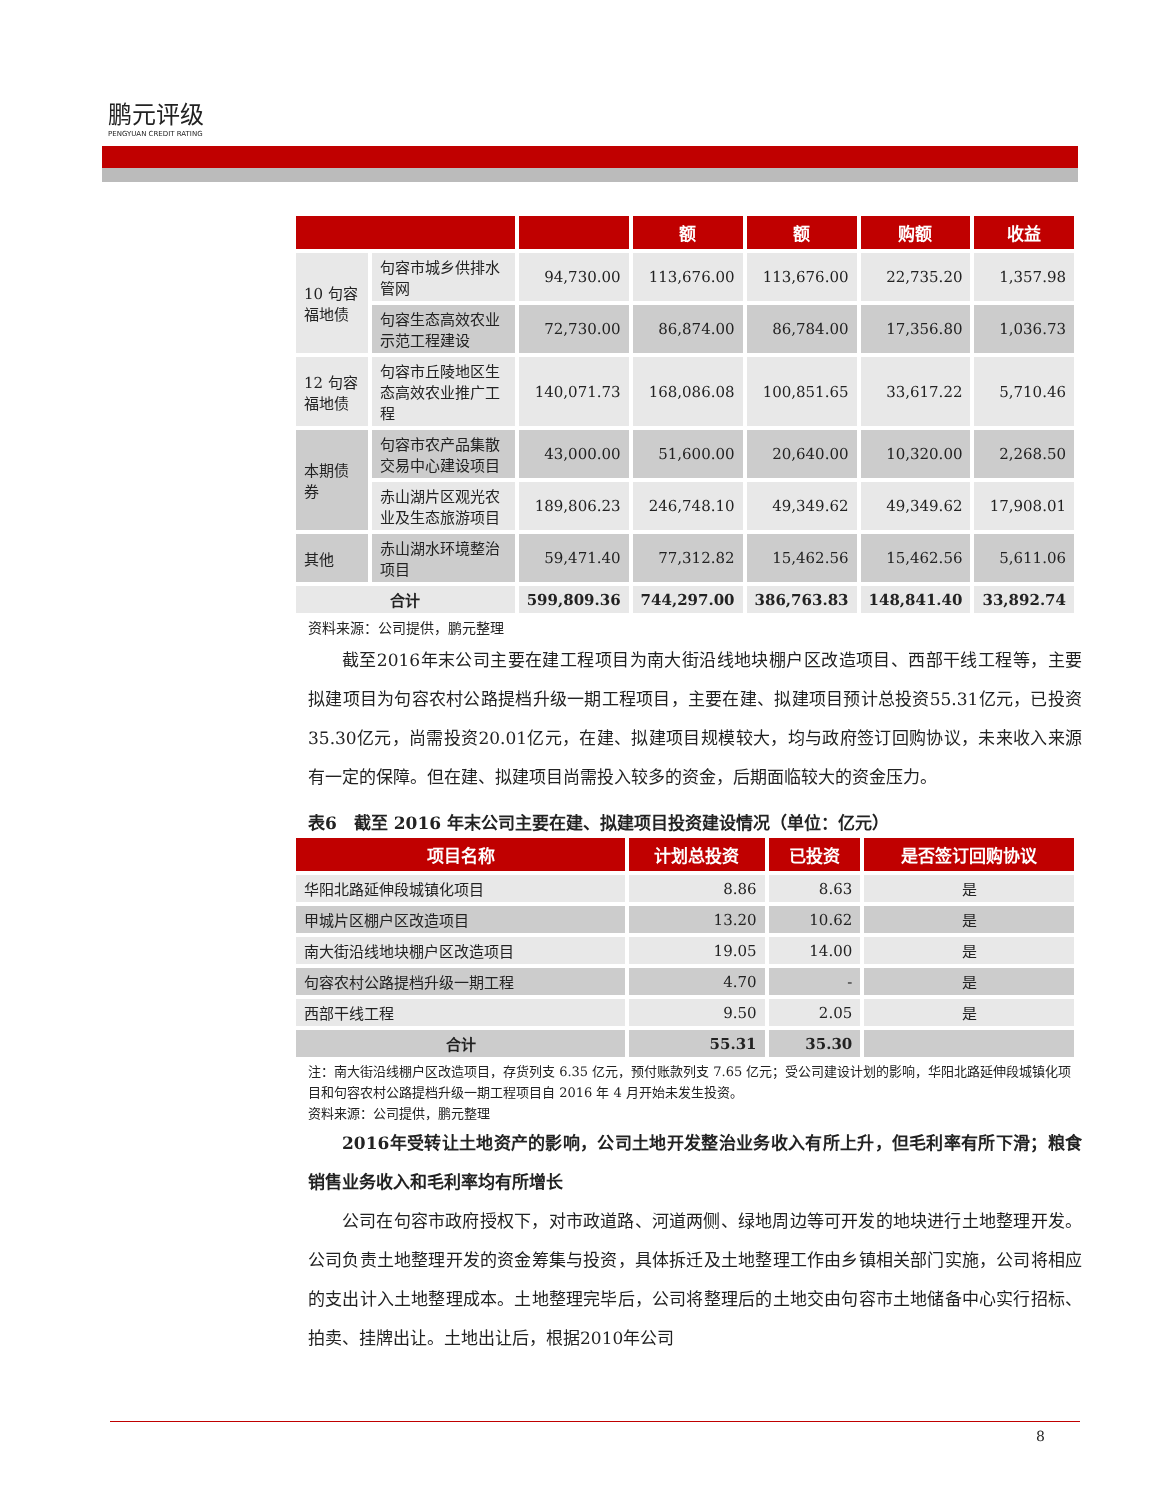鹏元评级
PENGYUAN CREDIT RATING
| | | | 额 | 额 | 购额 | 收益 |
| --- | --- | --- | --- | --- | --- | --- |
| 10 句容福地债 | 句容市城乡供排水管网 | 94,730.00 | 113,676.00 | 113,676.00 | 22,735.20 | 1,357.98 |
| | 句容生态高效农业示范工程建设 | 72,730.00 | 86,874.00 | 86,784.00 | 17,356.80 | 1,036.73 |
| 12 句容福地债 | 句容市丘陵地区生态高效农业推广工程 | 140,071.73 | 168,086.08 | 100,851.65 | 33,617.22 | 5,710.46 |
| 本期债券 | 句容市农产品集散交易中心建设项目 | 43,000.00 | 51,600.00 | 20,640.00 | 10,320.00 | 2,268.50 |
| | 赤山湖片区观光农业及生态旅游项目 | 189,806.23 | 246,748.10 | 49,349.62 | 49,349.62 | 17,908.01 |
| 其他 | 赤山湖水环境整治项目 | 59,471.40 | 77,312.82 | 15,462.56 | 15,462.56 | 5,611.06 |
| 合计 | | 599,809.36 | 744,297.00 | 386,763.83 | 148,841.40 | 33,892.74 |
资料来源：公司提供，鹏元整理
截至2016年末公司主要在建工程项目为南大街沿线地块棚户区改造项目、西部干线工程等，主要拟建项目为句容农村公路提档升级一期工程项目，主要在建、拟建项目预计总投资55.31亿元，已投资35.30亿元，尚需投资20.01亿元，在建、拟建项目规模较大，均与政府签订回购协议，未来收入来源有一定的保障。但在建、拟建项目尚需投入较多的资金，后期面临较大的资金压力。
表6　截至 2016 年末公司主要在建、拟建项目投资建设情况（单位：亿元）
| 项目名称 | 计划总投资 | 已投资 | 是否签订回购协议 |
| --- | --- | --- | --- |
| 华阳北路延伸段城镇化项目 | 8.86 | 8.63 | 是 |
| 甲城片区棚户区改造项目 | 13.20 | 10.62 | 是 |
| 南大街沿线地块棚户区改造项目 | 19.05 | 14.00 | 是 |
| 句容农村公路提档升级一期工程 | 4.70 | - | 是 |
| 西部干线工程 | 9.50 | 2.05 | 是 |
| 合计 | 55.31 | 35.30 | |
注：南大街沿线棚户区改造项目，存货列支 6.35 亿元，预付账款列支 7.65 亿元；受公司建设计划的影响，华阳北路延伸段城镇化项目和句容农村公路提档升级一期工程项目自 2016 年 4 月开始未发生投资。
资料来源：公司提供，鹏元整理
2016年受转让土地资产的影响，公司土地开发整治业务收入有所上升，但毛利率有所下滑；粮食销售业务收入和毛利率均有所增长
公司在句容市政府授权下，对市政道路、河道两侧、绿地周边等可开发的地块进行土地整理开发。公司负责土地整理开发的资金筹集与投资，具体拆迁及土地整理工作由乡镇相关部门实施，公司将相应的支出计入土地整理成本。土地整理完毕后，公司将整理后的土地交由句容市土地储备中心实行招标、拍卖、挂牌出让。土地出让后，根据2010年公司
8